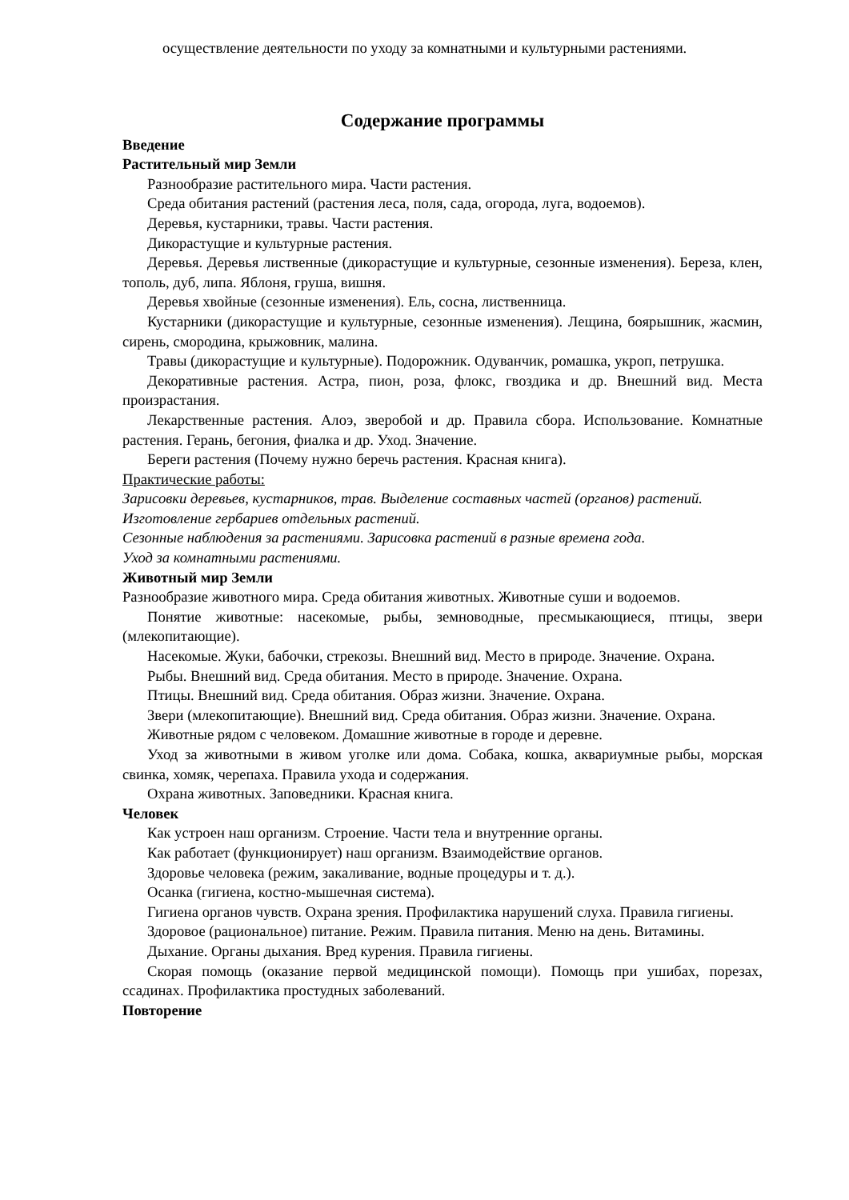осуществление деятельности по уходу за комнатными и культурными растениями.
Содержание программы
Введение
Растительный мир Земли
Разнообразие растительного мира. Части растения.
Среда обитания растений (растения леса, поля, сада, огорода, луга, водоемов).
Деревья, кустарники, травы. Части растения.
Дикорастущие и культурные растения.
Деревья. Деревья лиственные (дикорастущие и культурные, сезонные изменения). Береза, клен, тополь, дуб, липа. Яблоня, груша, вишня.
Деревья хвойные (сезонные изменения). Ель, сосна, лиственница.
Кустарники (дикорастущие и культурные, сезонные изменения). Лещина, боярышник, жасмин, сирень, смородина, крыжовник, малина.
Травы (дикорастущие и культурные). Подорожник. Одуванчик, ромашка, укроп, петрушка.
Декоративные растения. Астра, пион, роза, флокс, гвоздика и др. Внешний вид. Места произрастания.
Лекарственные растения. Алоэ, зверобой и др. Правила сбора. Использование. Комнатные растения. Герань, бегония, фиалка и др. Уход. Значение.
Береги растения (Почему нужно беречь растения. Красная книга).
Практические работы:
Зарисовки деревьев, кустарников, трав. Выделение составных частей (органов) растений.
Изготовление гербариев отдельных растений.
Сезонные наблюдения за растениями. Зарисовка растений в разные времена года.
Уход за комнатными растениями.
Животный мир Земли
Разнообразие животного мира. Среда обитания животных. Животные суши и водоемов.
Понятие животные: насекомые, рыбы, земноводные, пресмыкающиеся, птицы, звери (млекопитающие).
Насекомые. Жуки, бабочки, стрекозы. Внешний вид. Место в природе. Значение. Охрана.
Рыбы. Внешний вид. Среда обитания. Место в природе. Значение. Охрана.
Птицы. Внешний вид. Среда обитания. Образ жизни. Значение. Охрана.
Звери (млекопитающие). Внешний вид. Среда обитания. Образ жизни. Значение. Охрана.
Животные рядом с человеком. Домашние животные в городе и деревне.
Уход за животными в живом уголке или дома. Собака, кошка, аквариумные рыбы, морская свинка, хомяк, черепаха. Правила ухода и содержания.
Охрана животных. Заповедники. Красная книга.
Человек
Как устроен наш организм. Строение. Части тела и внутренние органы.
Как работает (функционирует) наш организм. Взаимодействие органов.
Здоровье человека (режим, закаливание, водные процедуры и т. д.).
Осанка (гигиена, костно-мышечная система).
Гигиена органов чувств. Охрана зрения. Профилактика нарушений слуха. Правила гигиены.
Здоровое (рациональное) питание. Режим. Правила питания. Меню на день. Витамины.
Дыхание. Органы дыхания. Вред курения. Правила гигиены.
Скорая помощь (оказание первой медицинской помощи). Помощь при ушибах, порезах, ссадинах. Профилактика простудных заболеваний.
Повторение